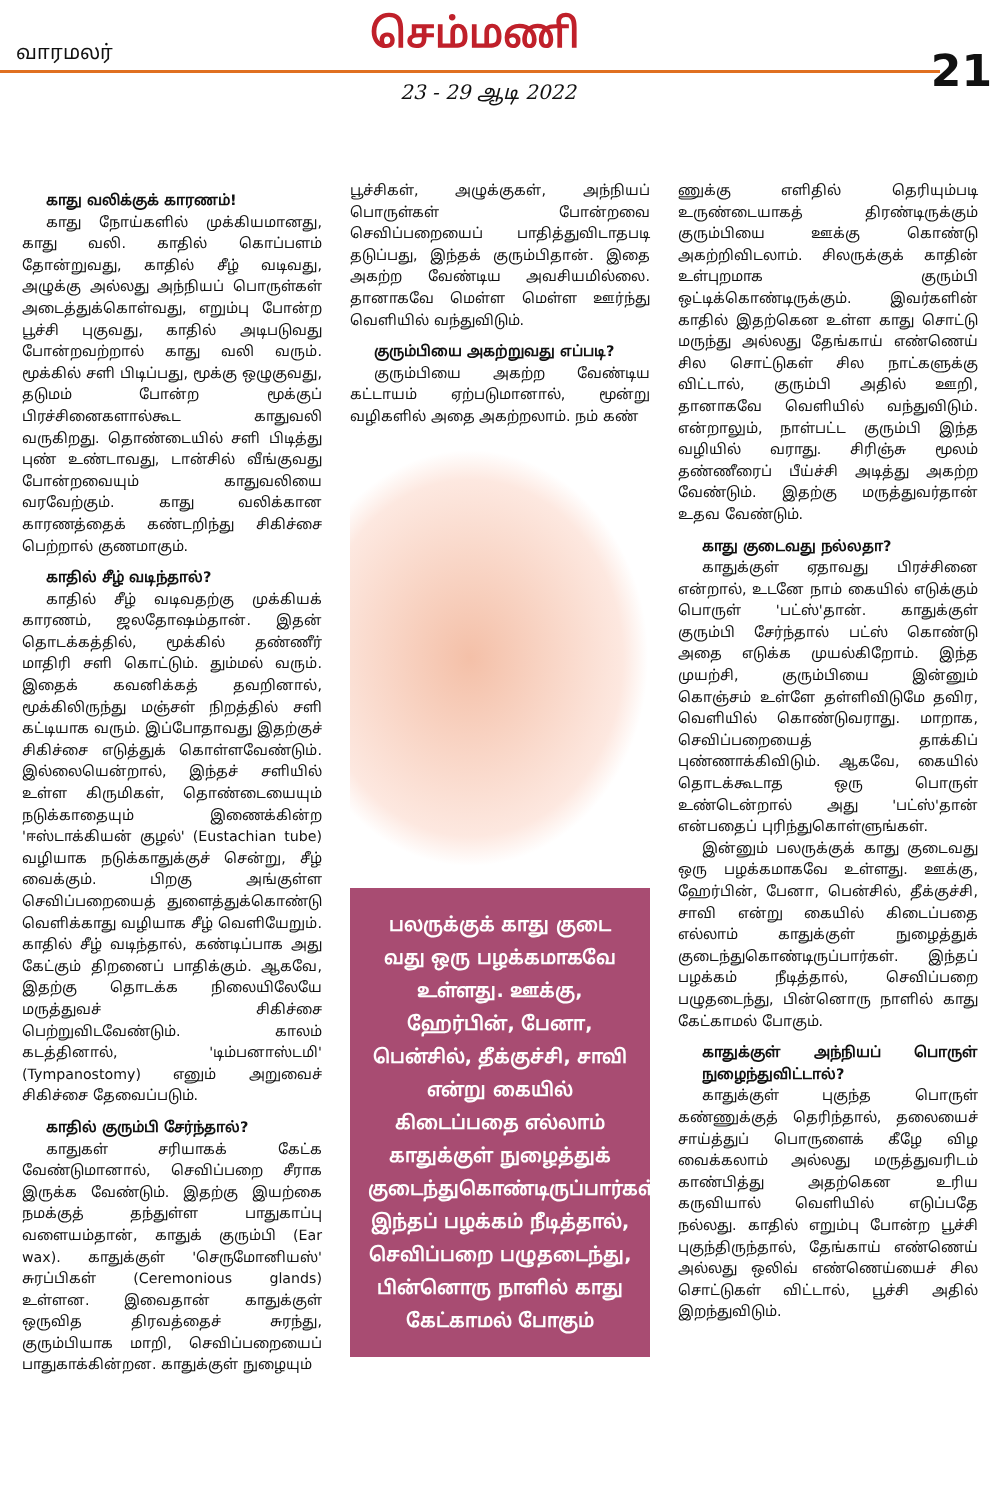வாரமலர் செம்மணி
21 23 - 29 ஆடி 2022
காது வலிக்குக் காரணம்!
காது நோய்களில் முக்கியமானது, காது வலி. காதில் கொப்பளம் தோன்றுவது, காதில் சீழ் வடிவது, அழுக்கு அல்லது அந்நியப் பொருள்கள் அடைத்துக்கொள்வது, எறும்பு போன்ற பூச்சி புகுவது, காதில் அடிபடுவது போன்றவற்றால் காது வலி வரும். மூக்கில் சளி பிடிப்பது, மூக்கு ஒழுகுவது, தடுமம் போன்ற மூக்குப் பிரச்சினைகளால்கூட காதுவலி வருகிறது. தொண்டையில் சளி பிடித்து புண் உண்டாவது, டான்சில் வீங்குவது போன்றவையும் காதுவலியை வரவேற்கும். காது வலிக்கான காரணத்தைக் கண்டறிந்து சிகிச்சை பெற்றால் குணமாகும்.
காதில் சீழ் வடிந்தால்?
காதில் சீழ் வடிவதற்கு முக்கியக் காரணம், ஜலதோஷம்தான். இதன் தொடக்கத்தில், மூக்கில் தண்ணீர் மாதிரி சளி கொட்டும். தும்மல் வரும். இதைக் கவனிக்கத் தவறினால், மூக்கிலிருந்து மஞ்சள் நிறத்தில் சளி கட்டியாக வரும். இப்போதாவது இதற்குச் சிகிச்சை எடுத்துக் கொள்ளவேண்டும். இல்லையென்றால், இந்தச் சளியில் உள்ள கிருமிகள், தொண்டையையும் நடுக்காதையும் இணைக்கின்ற 'ஈஸ்டாக்கியன் குழல்' (Eustachian tube) வழியாக நடுக்காதுக்குச் சென்று, சீழ் வைக்கும். பிறகு அங்குள்ள செவிப்பறையைத் துளைத்துக்கொண்டு வெளிக்காது வழியாக சீழ் வெளியேறும். காதில் சீழ் வடிந்தால், கண்டிப்பாக அது கேட்கும் திறனைப் பாதிக்கும். ஆகவே, இதற்கு தொடக்க நிலையிலேயே மருத்துவச் சிகிச்சை பெற்றுவிடவேண்டும். காலம் கடத்தினால், 'டிம்பனாஸ்டமி' (Tympanostomy) எனும் அறுவைச் சிகிச்சை தேவைப்படும்.
காதில் குரும்பி சேர்ந்தால்?
காதுகள் சரியாகக் கேட்க வேண்டுமானால், செவிப்பறை சீராக இருக்க வேண்டும். இதற்கு இயற்கை நமக்குத் தந்துள்ள பாதுகாப்பு வளையம்தான், காதுக் குரும்பி (Ear wax). காதுக்குள் 'செருமோனியஸ்' சுரப்பிகள் (Ceremonious glands) உள்ளன. இவைதான் காதுக்குள் ஒருவித திரவத்தைச் சுரந்து, குரும்பியாக மாறி, செவிப்பறையைப் பாதுகாக்கின்றன. காதுக்குள் நுழையும்
பூச்சிகள், அழுக்குகள், அந்நியப் பொருள்கள் போன்றவை செவிப்பறையைப் பாதித்துவிடாதபடி தடுப்பது, இந்தக் குரும்பிதான். இதை அகற்ற வேண்டிய அவசியமில்லை. தானாகவே மெள்ள மெள்ள ஊர்ந்து வெளியில் வந்துவிடும்.
குரும்பியை அகற்றுவது எப்படி?
குரும்பியை அகற்ற வேண்டிய கட்டாயம் ஏற்படுமானால், மூன்று வழிகளில் அதை அகற்றலாம். நம் கண்
பலருக்குக் காது குடை வது ஒரு பழக்கமாகவே உள்ளது. ஊக்கு, ஹேர்பின், பேனா, பென்சில், தீக்குச்சி, சாவி என்று கையில் கிடைப்பதை எல்லாம் காதுக்குள் நுழைத்துக் குடைந்துகொண்டிருப்பார்கள். இந்தப் பழக்கம் நீடித்தால், செவிப்பறை பழுதடைந்து, பின்னொரு நாளில் காது கேட்காமல் போகும்
ணுக்கு எளிதில் தெரியும்படி உருண்டையாகத் திரண்டிருக்கும் குரும்பியை ஊக்கு கொண்டு அகற்றிவிடலாம். சிலருக்குக் காதின் உள்புறமாக குரும்பி ஒட்டிக்கொண்டிருக்கும். இவர்களின் காதில் இதற்கென உள்ள காது சொட்டு மருந்து அல்லது தேங்காய் எண்ணெய் சில சொட்டுகள் சில நாட்களுக்கு விட்டால், குரும்பி அதில் ஊறி, தானாகவே வெளியில் வந்துவிடும். என்றாலும், நாள்பட்ட குரும்பி இந்த வழியில் வராது. சிரிஞ்சு மூலம் தண்ணீரைப் பீய்ச்சி அடித்து அகற்ற வேண்டும். இதற்கு மருத்துவர்தான் உதவ வேண்டும்.
காது குடைவது நல்லதா?
காதுக்குள் ஏதாவது பிரச்சினை என்றால், உடனே நாம் கையில் எடுக்கும் பொருள் 'பட்ஸ்'தான். காதுக்குள் குரும்பி சேர்ந்தால் பட்ஸ் கொண்டு அதை எடுக்க முயல்கிறோம். இந்த முயற்சி, குரும்பியை இன்னும் கொஞ்சம் உள்ளே தள்ளிவிடுமே தவிர, வெளியில் கொண்டுவராது. மாறாக, செவிப்பறையைத் தாக்கிப் புண்ணாக்கிவிடும். ஆகவே, கையில் தொடக்கூடாத ஒரு பொருள் உண்டென்றால் அது 'பட்ஸ்'தான் என்பதைப் புரிந்துகொள்ளுங்கள்.
இன்னும் பலருக்குக் காது குடைவது ஒரு பழக்கமாகவே உள்ளது. ஊக்கு, ஹேர்பின், பேனா, பென்சில், தீக்குச்சி, சாவி என்று கையில் கிடைப்பதை எல்லாம் காதுக்குள் நுழைத்துக் குடைந்துகொண்டிருப்பார்கள். இந்தப் பழக்கம் நீடித்தால், செவிப்பறை பழுதடைந்து, பின்னொரு நாளில் காது கேட்காமல் போகும்.
காதுக்குள் அந்நியப் பொருள் நுழைந்துவிட்டால்?
காதுக்குள் புகுந்த பொருள் கண்ணுக்குத் தெரிந்தால், தலையைச் சாய்த்துப் பொருளைக் கீழே விழ வைக்கலாம் அல்லது மருத்துவரிடம் காண்பித்து அதற்கென உரிய கருவியால் வெளியில் எடுப்பதே நல்லது. காதில் எறும்பு போன்ற பூச்சி புகுந்திருந்தால், தேங்காய் எண்ணெய் அல்லது ஒலிவ் எண்ணெய்யைச் சில சொட்டுகள் விட்டால், பூச்சி அதில் இறந்துவிடும்.